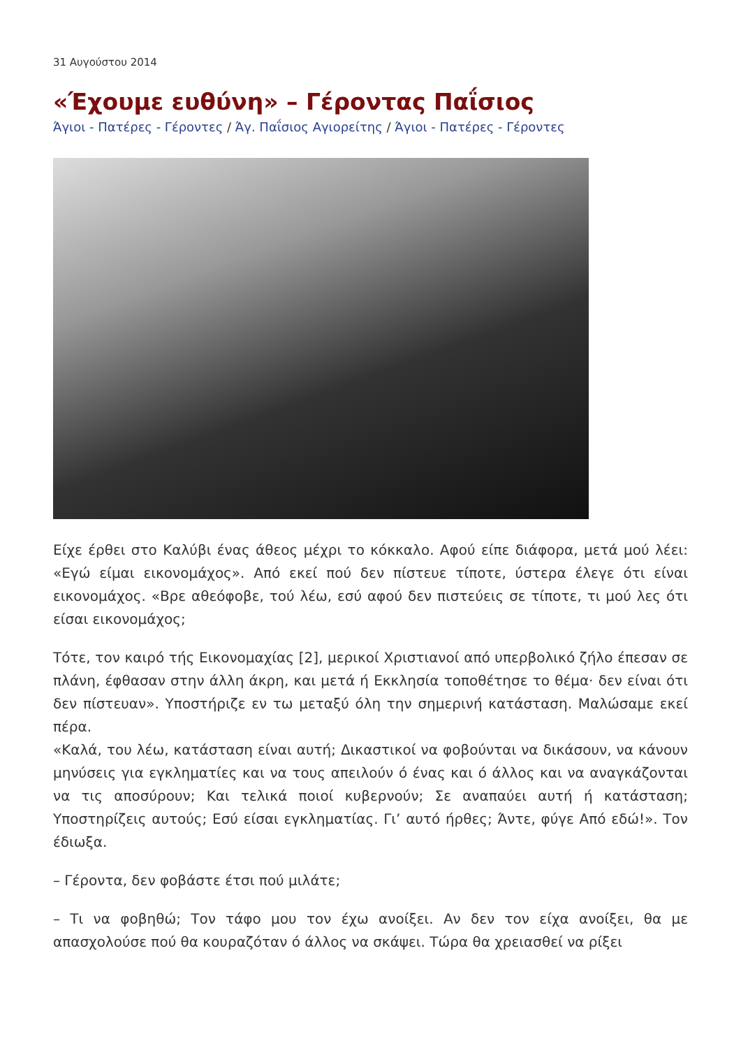31 Αυγούστου 2014
«Έχουμε ευθύνη» – Γέροντας Παΐσιος
Άγιοι - Πατέρες - Γέροντες / Άγ. Παΐσιος Αγιορείτης / Άγιοι - Πατέρες - Γέροντες
Είχε έρθει στο Καλύβι ένας άθεος μέχρι το κόκκαλο. Αφού είπε διάφορα, μετά μού λέει: «Εγώ είμαι εικονομάχος». Από εκεί πού δεν πίστευε τίποτε, ύστερα έλεγε ότι είναι εικονομάχος. «Βρε αθεόφοβε, τού λέω, εσύ αφού δεν πιστεύεις σε τίποτε, τι μού λες ότι είσαι εικονομάχος;
Τότε, τον καιρό τής Εικονομαχίας [2], μερικοί Χριστιανοί από υπερβολικό ζήλο έπεσαν σε πλάνη, έφθασαν στην άλλη άκρη, και μετά ή Εκκλησία τοποθέτησε το θέμα· δεν είναι ότι δεν πίστευαν». Υποστήριζε εν τω μεταξύ όλη την σημερινή κατάσταση. Μαλώσαμε εκεί πέρα.
«Καλά, του λέω, κατάσταση είναι αυτή; Δικαστικοί να φοβούνται να δικάσουν, να κάνουν μηνύσεις για εγκληματίες και να τους απειλούν ό ένας και ό άλλος και να αναγκάζονται να τις αποσύρουν; Και τελικά ποιοί κυβερνούν; Σε αναπαύει αυτή ή κατάσταση; Υποστηρίζεις αυτούς; Εσύ είσαι εγκληματίας. Γι’ αυτό ήρθες; Άντε, φύγε Από εδώ!». Τον έδιωξα.
– Γέροντα, δεν φοβάστε έτσι πού μιλάτε;
– Τι να φοβηθώ; Τον τάφο μου τον έχω ανοίξει. Αν δεν τον είχα ανοίξει, θα με απασχολούσε πού θα κουραζόταν ό άλλος να σκάψει. Τώρα θα χρειασθεί να ρίξει